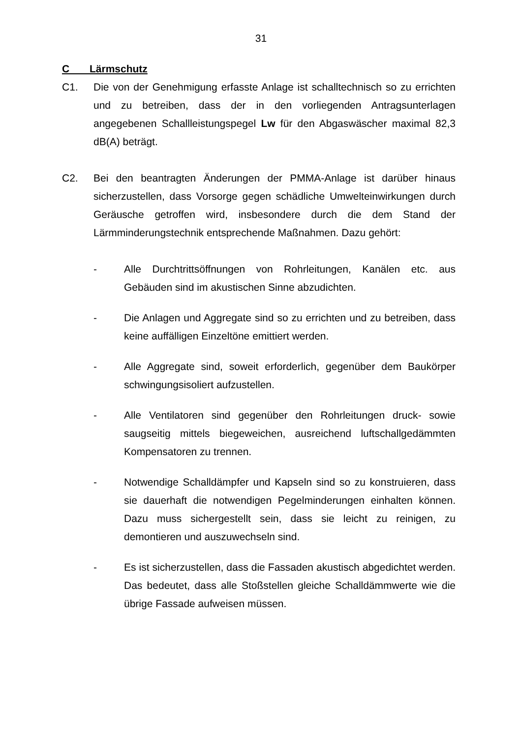31
C Lärmschutz
C1. Die von der Genehmigung erfasste Anlage ist schalltechnisch so zu errichten und zu betreiben, dass der in den vorliegenden Antragsunterlagen angegebenen Schallleistungspegel Lw für den Abgaswäscher maximal 82,3 dB(A) beträgt.
C2. Bei den beantragten Änderungen der PMMA-Anlage ist darüber hinaus sicherzustellen, dass Vorsorge gegen schädliche Umwelteinwirkungen durch Geräusche getroffen wird, insbesondere durch die dem Stand der Lärmminderungstechnik entsprechende Maßnahmen. Dazu gehört:
- Alle Durchtrittsöffnungen von Rohrleitungen, Kanälen etc. aus Gebäuden sind im akustischen Sinne abzudichten.
- Die Anlagen und Aggregate sind so zu errichten und zu betreiben, dass keine auffälligen Einzeltöne emittiert werden.
- Alle Aggregate sind, soweit erforderlich, gegenüber dem Baukörper schwingungsisoliert aufzustellen.
- Alle Ventilatoren sind gegenüber den Rohrleitungen druck- sowie saugseitig mittels biegeweichen, ausreichend luftschallgedämmten Kompensatoren zu trennen.
- Notwendige Schalldämpfer und Kapseln sind so zu konstruieren, dass sie dauerhaft die notwendigen Pegelminderungen einhalten können. Dazu muss sichergestellt sein, dass sie leicht zu reinigen, zu demontieren und auszuwechseln sind.
- Es ist sicherzustellen, dass die Fassaden akustisch abgedichtet werden. Das bedeutet, dass alle Stoßstellen gleiche Schalldämmwerte wie die übrige Fassade aufweisen müssen.